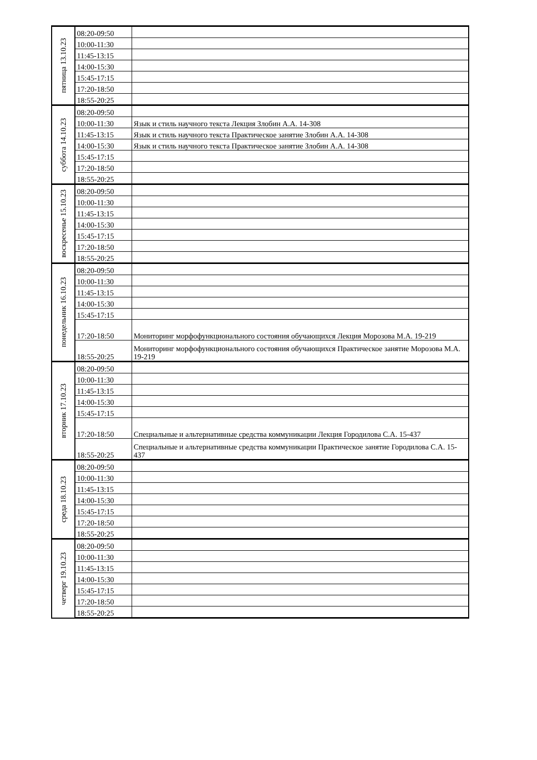| пятница 13.10.23 | 08:20-09:50 | |
| | 10:00-11:30 | |
| | 11:45-13:15 | |
| | 14:00-15:30 | |
| | 15:45-17:15 | |
| | 17:20-18:50 | |
| | 18:55-20:25 | |
| суббота 14.10.23 | 08:20-09:50 | |
| | 10:00-11:30 | Язык и стиль научного текста Лекция Злобин А.А. 14-308 |
| | 11:45-13:15 | Язык и стиль научного текста Практическое занятие Злобин А.А. 14-308 |
| | 14:00-15:30 | Язык и стиль научного текста Практическое занятие Злобин А.А. 14-308 |
| | 15:45-17:15 | |
| | 17:20-18:50 | |
| | 18:55-20:25 | |
| воскресенье 15.10.23 | 08:20-09:50 | |
| | 10:00-11:30 | |
| | 11:45-13:15 | |
| | 14:00-15:30 | |
| | 15:45-17:15 | |
| | 17:20-18:50 | |
| | 18:55-20:25 | |
| понедельник 16.10.23 | 08:20-09:50 | |
| | 10:00-11:30 | |
| | 11:45-13:15 | |
| | 14:00-15:30 | |
| | 15:45-17:15 | |
| | 17:20-18:50 | Мониторинг морфофункционального состояния обучающихся Лекция Морозова М.А. 19-219 |
| | 18:55-20:25 | Мониторинг морфофункционального состояния обучающихся Практическое занятие Морозова М.А. 19-219 |
| вторник 17.10.23 | 08:20-09:50 | |
| | 10:00-11:30 | |
| | 11:45-13:15 | |
| | 14:00-15:30 | |
| | 15:45-17:15 | |
| | 17:20-18:50 | Специальные и альтернативные средства коммуникации Лекция Городилова С.А. 15-437 |
| | 18:55-20:25 | Специальные и альтернативные средства коммуникации Практическое занятие Городилова С.А. 15-437 |
| среда 18.10.23 | 08:20-09:50 | |
| | 10:00-11:30 | |
| | 11:45-13:15 | |
| | 14:00-15:30 | |
| | 15:45-17:15 | |
| | 17:20-18:50 | |
| | 18:55-20:25 | |
| четверг 19.10.23 | 08:20-09:50 | |
| | 10:00-11:30 | |
| | 11:45-13:15 | |
| | 14:00-15:30 | |
| | 15:45-17:15 | |
| | 17:20-18:50 | |
| | 18:55-20:25 | |